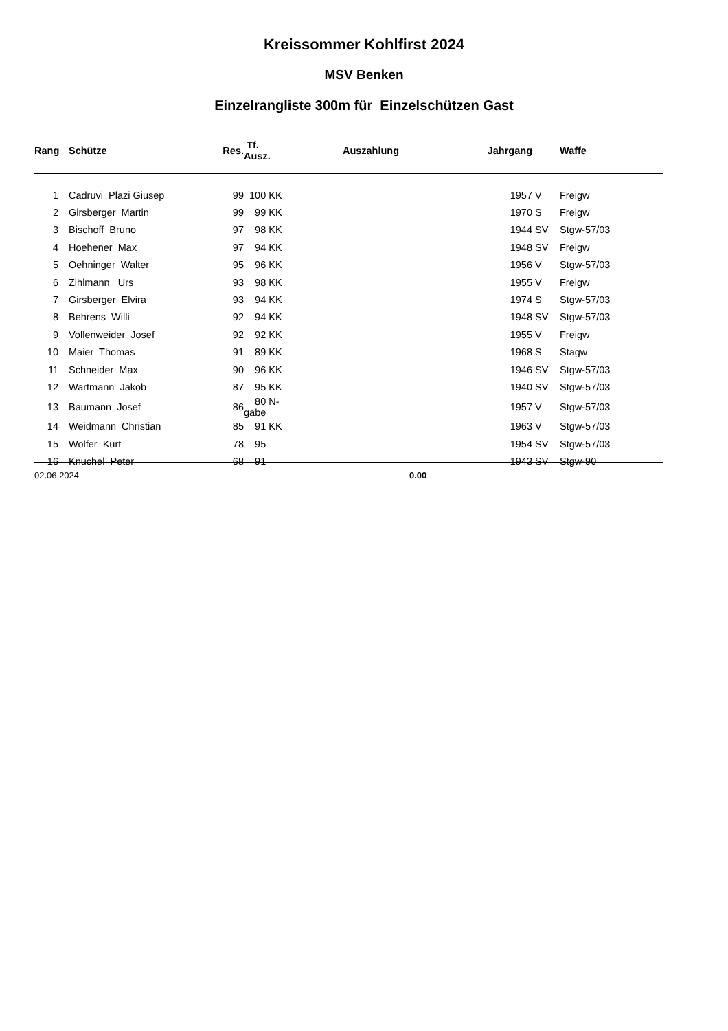Kreissommer Kohlfirst 2024
MSV Benken
Einzelrangliste 300m für Einzelschützen Gast
| Rang | Schütze | Res. | Tf. Ausz. | Auszahlung | Jahrgang | | Waffe |
| --- | --- | --- | --- | --- | --- | --- | --- |
| 1 | Cadruvi Plazi Giusep | 99 | 100 KK | | 1957 | V | Freigw |
| 2 | Girsberger Martin | 99 | 99 KK | | 1970 | S | Freigw |
| 3 | Bischoff Bruno | 97 | 98 KK | | 1944 | SV | Stgw-57/03 |
| 4 | Hoehener Max | 97 | 94 KK | | 1948 | SV | Freigw |
| 5 | Oehninger Walter | 95 | 96 KK | | 1956 | V | Stgw-57/03 |
| 6 | Zihlmann Urs | 93 | 98 KK | | 1955 | V | Freigw |
| 7 | Girsberger Elvira | 93 | 94 KK | | 1974 | S | Stgw-57/03 |
| 8 | Behrens Willi | 92 | 94 KK | | 1948 | SV | Stgw-57/03 |
| 9 | Vollenweider Josef | 92 | 92 KK | | 1955 | V | Freigw |
| 10 | Maier Thomas | 91 | 89 KK | | 1968 | S | Stagw |
| 11 | Schneider Max | 90 | 96 KK | | 1946 | SV | Stgw-57/03 |
| 12 | Wartmann Jakob | 87 | 95 KK | | 1940 | SV | Stgw-57/03 |
| 13 | Baumann Josef | 86 | 80 N-gabe | | 1957 | V | Stgw-57/03 |
| 14 | Weidmann Christian | 85 | 91 KK | | 1963 | V | Stgw-57/03 |
| 15 | Wolfer Kurt | 78 | 95 | | 1954 | SV | Stgw-57/03 |
| 16 | Knuchel Peter | 68 | 91 | | 1943 | SV | Stgw-90 |
02.06.2024 0.00